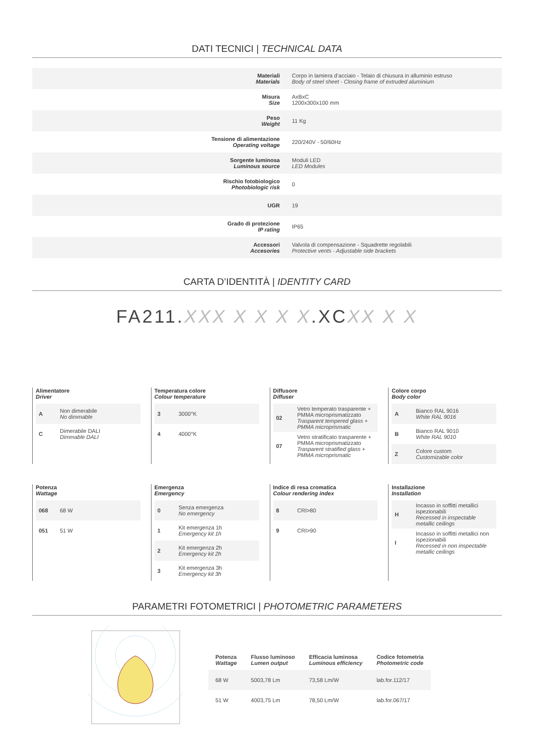DATI TECNICI | TECHNICAL DATA
| Materiali Materials | Corpo in lamiera d’acciaio - Telaio di chiusura in alluminio estruso Body of steel sheet - Closing frame of extruded aluminium |
| Misura Size | AxBxC 1200x300x100 mm |
| Peso Weight | 11 Kg |
| Tensione di alimentazione Operating voltage | 220/240V - 50/60Hz |
| Sorgente luminosa Luminous source | Moduli LED LED Modules |
| Rischio fotobiologico Photobiologic risk | 0 |
| UGR | 19 |
| Grado di protezione IP rating | IP65 |
| Accessori Accesories | Valvola di compensazione - Squadrette regolabili Protective vents - Adjustable side brackets |
CARTA D’IDENTITÀ | IDENTITY CARD
FA211.XXX X X X X.XCXX X X
Alimentatore
Driver
| A | Non dimerabile No dimmable |
| C | Dimerabile DALI Dimmable DALI |
Temperatura colore
Colour temperature
| 3 | 3000°K |
| 4 | 4000°K |
Diffusore
Diffuser
| 02 | Vetro temperato trasparente + PMMA microprismatizzato Trasparent tempered glass + PMMA microprismatic |
| 07 | Vetro stratificato trasparente + PMMA microprismatizzato Trasparent stratified glass + PMMA microprismatic |
Colore corpo
Body color
| A | Bianco RAL 9016 White RAL 9016 |
| B | Bianco RAL 9010 White RAL 9010 |
| Z | Colore custom Customizable color |
Potenza
Wattage
| 068 | 68 W |
| 051 | 51 W |
Emergenza
Emergency
| 0 | Senza emergenza No emergency |
| 1 | Kit emergenza 1h Emergency kit 1h |
| 2 | Kit emergenza 2h Emergency kit 2h |
| 3 | Kit emergenza 3h Emergency kit 3h |
Indice di resa cromatica
Colour rendering index
| 8 | CRI>80 |
| 9 | CRI>90 |
Installazione
Installation
| H | Incasso in soffitti metallici ispezionabili Recessed in inspectable metallic ceilings |
| I | Incasso in soffitti metallici non ispezionabili Recessed in non inspectable metallic ceilings |
PARAMETRI FOTOMETRICI | PHOTOMETRIC PARAMETERS
| Potenza Wattage | Flusso luminoso Lumen output | Efficacia luminosa Luminous efficiency | Codice fotometria Photometric code |
| --- | --- | --- | --- |
| 68 W | 5003,78 Lm | 73,58 Lm/W | lab.for.112/17 |
| 51 W | 4003,75 Lm | 78,50 Lm/W | lab.for.067/17 |